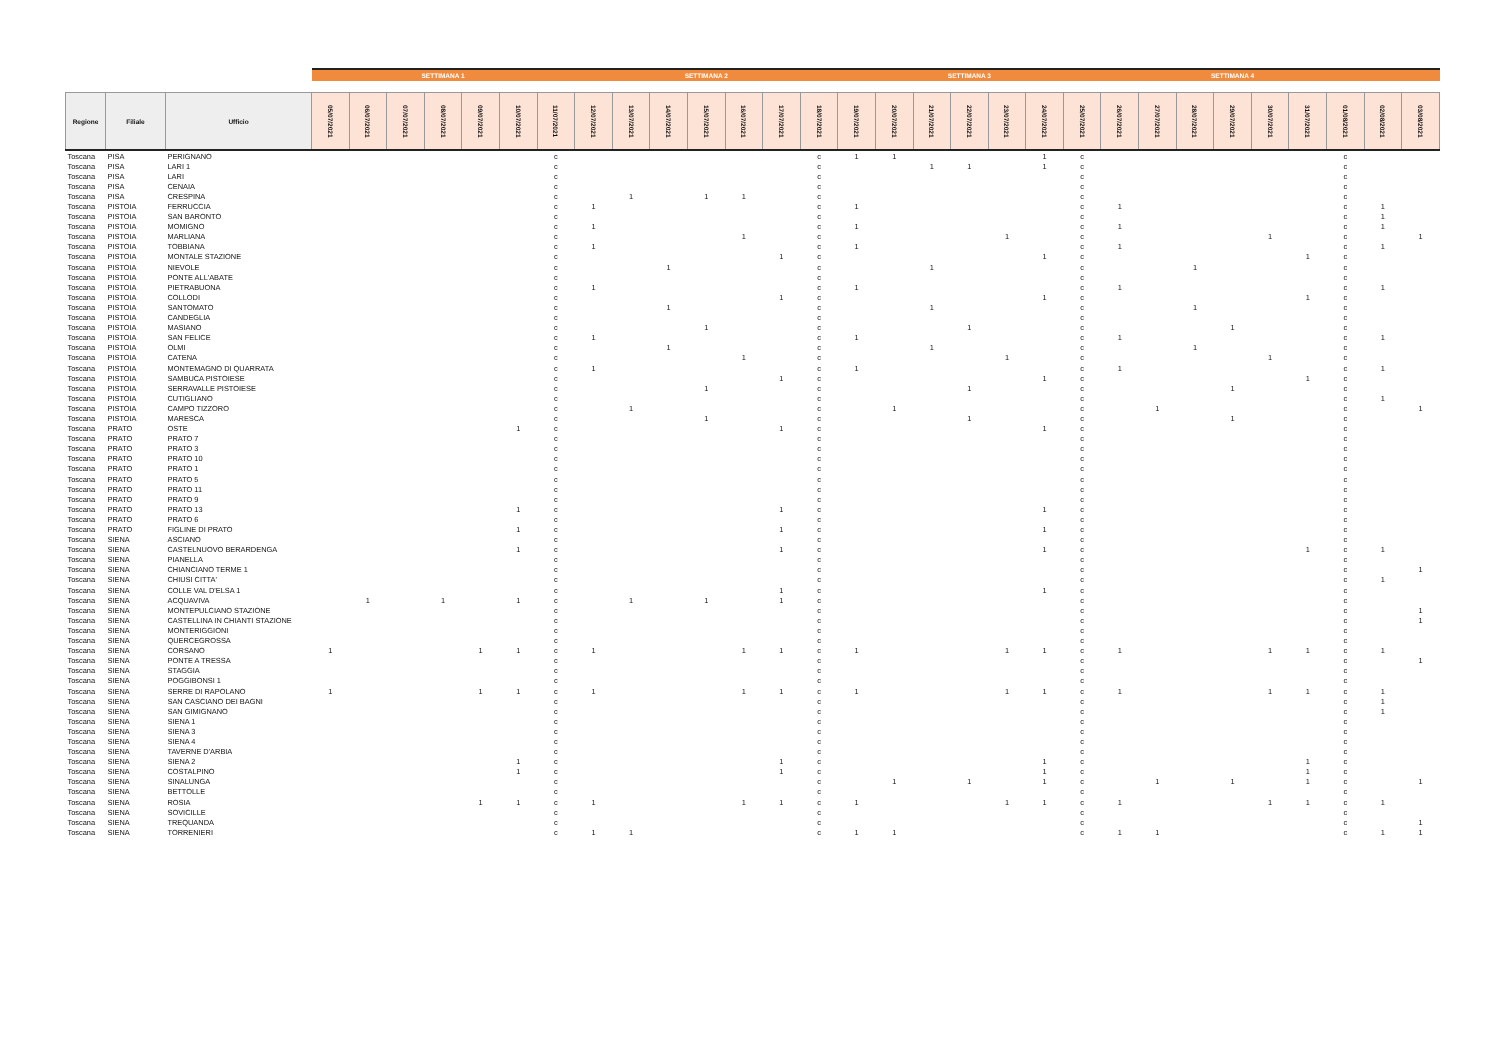| | | | SETTIMANA 1 | | | | | | | SETTIMANA 2 | | | | | | | SETTIMANA 3 | | | | | | | SETTIMANA 4 | | | | | | | | |
| --- | --- | --- | --- | --- | --- | --- | --- | --- | --- | --- | --- | --- | --- | --- | --- | --- | --- | --- | --- | --- | --- | --- | --- | --- | --- | --- | --- | --- | --- | --- | --- | --- |
| Regione | Filiale | Ufficio | 05/07/2021 | 06/07/2021 | 07/07/2021 | 08/07/2021 | 09/07/2021 | 10/07/2021 | 11/07/2021 | 12/07/2021 | 13/07/2021 | 14/07/2021 | 15/07/2021 | 16/07/2021 | 17/07/2021 | 18/07/2021 | 19/07/2021 | 20/07/2021 | 21/07/2021 | 22/07/2021 | 23/07/2021 | 24/07/2021 | 25/07/2021 | 26/07/2021 | 27/07/2021 | 28/07/2021 | 29/07/2021 | 30/07/2021 | 31/07/2021 | 01/08/2021 | 02/08/2021 | 03/08/2021 |
| Toscana | PISA | PERIGNANO | | | | | | | c | | | | | | | c | 1 | 1 | | | | 1 | c | | | | | | | c | | |
| Toscana | PISA | LARI 1 | | | | | | | c | | | | | | | c | | | 1 | 1 | | 1 | c | | | | | | | c | | |
| Toscana | PISA | LARI | | | | | | | c | | | | | | | c | | | | | | | c | | | | | | | c | | |
| Toscana | PISA | CENAIA | | | | | | | c | | | | | | | c | | | | | | | c | | | | | | | c | | |
| Toscana | PISA | CRESPINA | | | | | | | c | | 1 | | 1 | 1 | | c | | | | | | | c | | | | | | | c | | |
| Toscana | PISTOIA | FERRUCCIA | | | | | | | c | 1 | | | | | | c | 1 | | | | | | c | 1 | | | | | | c | 1 | |
| Toscana | PISTOIA | SAN BARONTO | | | | | | | c | | | | | | | c | | | | | | | c | | | | | | | c | 1 | |
| Toscana | PISTOIA | MOMIGNO | | | | | | | c | 1 | | | | | | c | 1 | | | | | | c | 1 | | | | | | c | 1 | |
| Toscana | PISTOIA | MARLIANA | | | | | | | c | | | | | 1 | | c | | | | | 1 | | c | | | | | 1 | | c | | 1 |
| Toscana | PISTOIA | TOBBIANA | | | | | | | c | 1 | | | | | | c | 1 | | | | | | c | 1 | | | | | | c | 1 | |
| Toscana | PISTOIA | MONTALE STAZIONE | | | | | | | c | | | | | | 1 | c | | | | | | 1 | c | | | | | | 1 | c | | |
| Toscana | PISTOIA | NIEVOLE | | | | | | | c | | | 1 | | | | c | | | 1 | | | | c | | | 1 | | | | c | | |
| Toscana | PISTOIA | PONTE ALL'ABATE | | | | | | | c | | | | | | | c | | | | | | | c | | | | | | | c | | |
| Toscana | PISTOIA | PIETRABUONA | | | | | | | c | 1 | | | | | | c | 1 | | | | | | c | 1 | | | | | | c | 1 | |
| Toscana | PISTOIA | COLLODI | | | | | | | c | | | | | | 1 | c | | | | | | 1 | c | | | | | | 1 | c | | |
| Toscana | PISTOIA | SANTOMATO | | | | | | | c | | | 1 | | | | c | | | 1 | | | | c | | | 1 | | | | c | | |
| Toscana | PISTOIA | CANDEGLIA | | | | | | | c | | | | | | | c | | | | | | | c | | | | | | | c | | |
| Toscana | PISTOIA | MASIANO | | | | | | | c | | | | 1 | | | c | | | | 1 | | | c | | | | 1 | | | c | | |
| Toscana | PISTOIA | SAN FELICE | | | | | | | c | 1 | | | | | | c | 1 | | | | | | c | 1 | | | | | | c | 1 | |
| Toscana | PISTOIA | OLMI | | | | | | | c | | | 1 | | | | c | | | 1 | | | | c | | | 1 | | | | c | | |
| Toscana | PISTOIA | CATENA | | | | | | | c | | | | | 1 | | c | | | | | 1 | | c | | | | | 1 | | c | | |
| Toscana | PISTOIA | MONTEMAGNO DI QUARRATA | | | | | | | c | 1 | | | | | | c | 1 | | | | | | c | 1 | | | | | | c | 1 | |
| Toscana | PISTOIA | SAMBUCA PISTOIESE | | | | | | | c | | | | | | 1 | c | | | | | | 1 | c | | | | | | 1 | c | | |
| Toscana | PISTOIA | SERRAVALLE PISTOIESE | | | | | | | c | | | | 1 | | | c | | | | 1 | | | c | | | | 1 | | | c | | |
| Toscana | PISTOIA | CUTIGLIANO | | | | | | | c | | | | | | | c | | | | | | | c | | | | | | | c | 1 | |
| Toscana | PISTOIA | CAMPO TIZZORO | | | | | | | c | | 1 | | | | | c | | 1 | | | | | c | | 1 | | | | | c | | 1 |
| Toscana | PISTOIA | MARESCA | | | | | | | c | | | | 1 | | | c | | | | 1 | | | c | | | | 1 | | | c | | |
| Toscana | PRATO | OSTE | | | | | | 1 | c | | | | | | 1 | c | | | | | | 1 | c | | | | | | | c | | |
| Toscana | PRATO | PRATO 7 | | | | | | | c | | | | | | | c | | | | | | | c | | | | | | | c | | |
| Toscana | PRATO | PRATO 3 | | | | | | | c | | | | | | | c | | | | | | | c | | | | | | | c | | |
| Toscana | PRATO | PRATO 10 | | | | | | | c | | | | | | | c | | | | | | | c | | | | | | | c | | |
| Toscana | PRATO | PRATO 1 | | | | | | | c | | | | | | | c | | | | | | | c | | | | | | | c | | |
| Toscana | PRATO | PRATO 5 | | | | | | | c | | | | | | | c | | | | | | | c | | | | | | | c | | |
| Toscana | PRATO | PRATO 11 | | | | | | | c | | | | | | | c | | | | | | | c | | | | | | | c | | |
| Toscana | PRATO | PRATO 9 | | | | | | | c | | | | | | | c | | | | | | | c | | | | | | | c | | |
| Toscana | PRATO | PRATO 13 | | | | | | 1 | c | | | | | | 1 | c | | | | | | 1 | c | | | | | | | c | | |
| Toscana | PRATO | PRATO 6 | | | | | | | c | | | | | | | c | | | | | | | c | | | | | | | c | | |
| Toscana | PRATO | FIGLINE DI PRATO | | | | | | 1 | c | | | | | | 1 | c | | | | | | 1 | c | | | | | | | c | | |
| Toscana | SIENA | ASCIANO | | | | | | | c | | | | | | | c | | | | | | | c | | | | | | | c | | |
| Toscana | SIENA | CASTELNUOVO BERARDENGA | | | | | | 1 | c | | | | | | 1 | c | | | | | | 1 | c | | | | | | 1 | c | 1 | |
| Toscana | SIENA | PIANELLA | | | | | | | c | | | | | | | c | | | | | | | c | | | | | | | c | | |
| Toscana | SIENA | CHIANCIANO TERME 1 | | | | | | | c | | | | | | | c | | | | | | | c | | | | | | | c | | 1 |
| Toscana | SIENA | CHIUSI CITTA' | | | | | | | c | | | | | | | c | | | | | | | c | | | | | | | c | 1 | |
| Toscana | SIENA | COLLE VAL D'ELSA 1 | | | | | | | c | | | | | | 1 | c | | | | | | 1 | c | | | | | | | c | | |
| Toscana | SIENA | ACQUAVIVA | | 1 | | 1 | | 1 | c | | 1 | | 1 | | 1 | c | | | | | | | c | | | | | | | c | | |
| Toscana | SIENA | MONTEPULCIANO STAZIONE | | | | | | | c | | | | | | | c | | | | | | | c | | | | | | | c | | 1 |
| Toscana | SIENA | CASTELLINA IN CHIANTI STAZIONE | | | | | | | c | | | | | | | c | | | | | | | c | | | | | | | c | | 1 |
| Toscana | SIENA | MONTERIGGIONI | | | | | | | c | | | | | | | c | | | | | | | c | | | | | | | c | | |
| Toscana | SIENA | QUERCEGROSSA | | | | | | | c | | | | | | | c | | | | | | | c | | | | | | | c | | |
| Toscana | SIENA | CORSANO | 1 | | | | 1 | 1 | c | 1 | | | | 1 | 1 | c | 1 | | | | 1 | 1 | c | 1 | | | | 1 | 1 | c | 1 | |
| Toscana | SIENA | PONTE A TRESSA | | | | | | | c | | | | | | | c | | | | | | | c | | | | | | | c | | 1 |
| Toscana | SIENA | STAGGIA | | | | | | | c | | | | | | | c | | | | | | | c | | | | | | | c | | |
| Toscana | SIENA | POGGIBONSI 1 | | | | | | | c | | | | | | | c | | | | | | | c | | | | | | | c | | |
| Toscana | SIENA | SERRE DI RAPOLANO | 1 | | | | 1 | 1 | c | 1 | | | | 1 | 1 | c | 1 | | | | 1 | 1 | c | 1 | | | | 1 | 1 | c | 1 | |
| Toscana | SIENA | SAN CASCIANO DEI BAGNI | | | | | | | c | | | | | | | c | | | | | | | c | | | | | | | c | 1 | |
| Toscana | SIENA | SAN GIMIGNANO | | | | | | | c | | | | | | | c | | | | | | | c | | | | | | | c | 1 | |
| Toscana | SIENA | SIENA 1 | | | | | | | c | | | | | | | c | | | | | | | c | | | | | | | c | | |
| Toscana | SIENA | SIENA 3 | | | | | | | c | | | | | | | c | | | | | | | c | | | | | | | c | | |
| Toscana | SIENA | SIENA 4 | | | | | | | c | | | | | | | c | | | | | | | c | | | | | | | c | | |
| Toscana | SIENA | TAVERNE D'ARBIA | | | | | | | c | | | | | | | c | | | | | | | c | | | | | | | c | | |
| Toscana | SIENA | SIENA 2 | | | | | | 1 | c | | | | | | 1 | c | | | | | | 1 | c | | | | | | 1 | c | | |
| Toscana | SIENA | COSTALPINO | | | | | | 1 | c | | | | | | 1 | c | | | | | | 1 | c | | | | | | 1 | c | | |
| Toscana | SIENA | SINALUNGA | | | | | | | c | | | | | | | c | | 1 | | 1 | | 1 | c | | 1 | | 1 | | 1 | c | | 1 |
| Toscana | SIENA | BETTOLLE | | | | | | | c | | | | | | | c | | | | | | | c | | | | | | | c | | |
| Toscana | SIENA | ROSIA | | | | | 1 | 1 | c | 1 | | | | 1 | 1 | c | 1 | | | | 1 | 1 | c | 1 | | | | 1 | 1 | c | 1 | |
| Toscana | SIENA | SOVICILLE | | | | | | | c | | | | | | | c | | | | | | | c | | | | | | | c | | |
| Toscana | SIENA | TREQUANDA | | | | | | | c | | | | | | | c | | | | | | | c | | | | | | | c | | 1 |
| Toscana | SIENA | TORRENIERI | | | | | | | c | 1 | 1 | | | | | c | 1 | 1 | | | | | c | 1 | 1 | | | | | c | 1 | 1 |